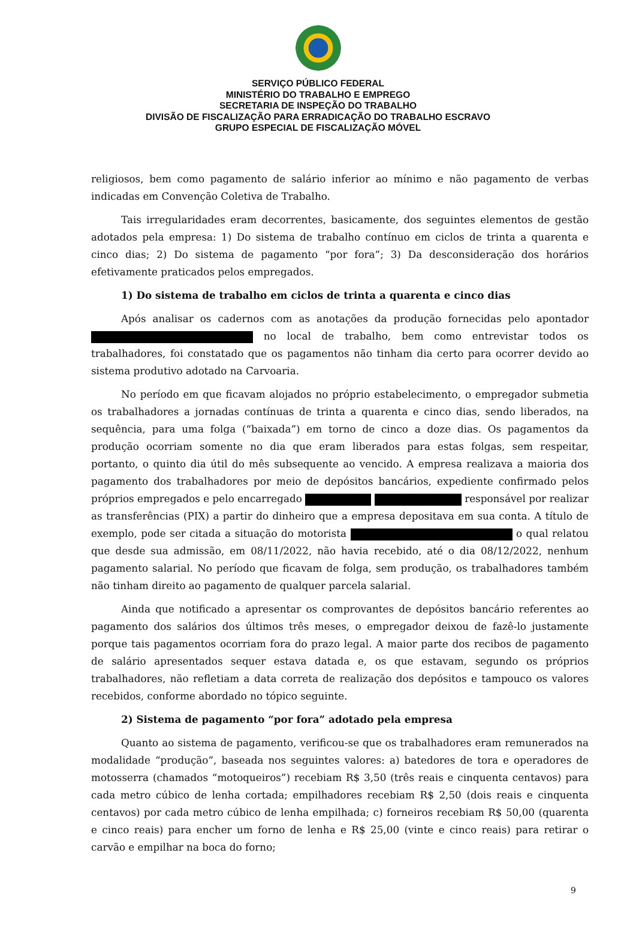SERVIÇO PÚBLICO FEDERAL
MINISTÉRIO DO TRABALHO E EMPREGO
SECRETARIA DE INSPEÇÃO DO TRABALHO
DIVISÃO DE FISCALIZAÇÃO PARA ERRADICAÇÃO DO TRABALHO ESCRAVO
GRUPO ESPECIAL DE FISCALIZAÇÃO MÓVEL
religiosos, bem como pagamento de salário inferior ao mínimo e não pagamento de verbas indicadas em Convenção Coletiva de Trabalho.
Tais irregularidades eram decorrentes, basicamente, dos seguintes elementos de gestão adotados pela empresa: 1) Do sistema de trabalho contínuo em ciclos de trinta a quarenta e cinco dias; 2) Do sistema de pagamento “por fora”; 3) Da desconsideração dos horários efetivamente praticados pelos empregados.
1) Do sistema de trabalho em ciclos de trinta a quarenta e cinco dias
Após analisar os cadernos com as anotações da produção fornecidas pelo apontador no local de trabalho, bem como entrevistar todos os trabalhadores, foi constatado que os pagamentos não tinham dia certo para ocorrer devido ao sistema produtivo adotado na Carvoaria.
No período em que ficavam alojados no próprio estabelecimento, o empregador submetia os trabalhadores a jornadas contínuas de trinta a quarenta e cinco dias, sendo liberados, na sequência, para uma folga (“baixada”) em torno de cinco a doze dias. Os pagamentos da produção ocorriam somente no dia que eram liberados para estas folgas, sem respeitar, portanto, o quinto dia útil do mês subsequente ao vencido. A empresa realizava a maioria dos pagamento dos trabalhadores por meio de depósitos bancários, expediente confirmado pelos próprios empregados e pelo encarregado responsável por realizar as transferências (PIX) a partir do dinheiro que a empresa depositava em sua conta. A título de exemplo, pode ser citada a situação do motorista o qual relatou que desde sua admissão, em 08/11/2022, não havia recebido, até o dia 08/12/2022, nenhum pagamento salarial. No período que ficavam de folga, sem produção, os trabalhadores também não tinham direito ao pagamento de qualquer parcela salarial.
Ainda que notificado a apresentar os comprovantes de depósitos bancário referentes ao pagamento dos salários dos últimos três meses, o empregador deixou de fazê-lo justamente porque tais pagamentos ocorriam fora do prazo legal. A maior parte dos recibos de pagamento de salário apresentados sequer estava datada e, os que estavam, segundo os próprios trabalhadores, não refletiam a data correta de realização dos depósitos e tampouco os valores recebidos, conforme abordado no tópico seguinte.
2) Sistema de pagamento “por fora” adotado pela empresa
Quanto ao sistema de pagamento, verificou-se que os trabalhadores eram remunerados na modalidade “produção”, baseada nos seguintes valores: a) batedores de tora e operadores de motosserra (chamados “motoqueiros”) recebiam R$ 3,50 (três reais e cinquenta centavos) para cada metro cúbico de lenha cortada; empilhadores recebiam R$ 2,50 (dois reais e cinquenta centavos) por cada metro cúbico de lenha empilhada; c) forneiros recebiam R$ 50,00 (quarenta e cinco reais) para encher um forno de lenha e R$ 25,00 (vinte e cinco reais) para retirar o carvão e empilhar na boca do forno;
9